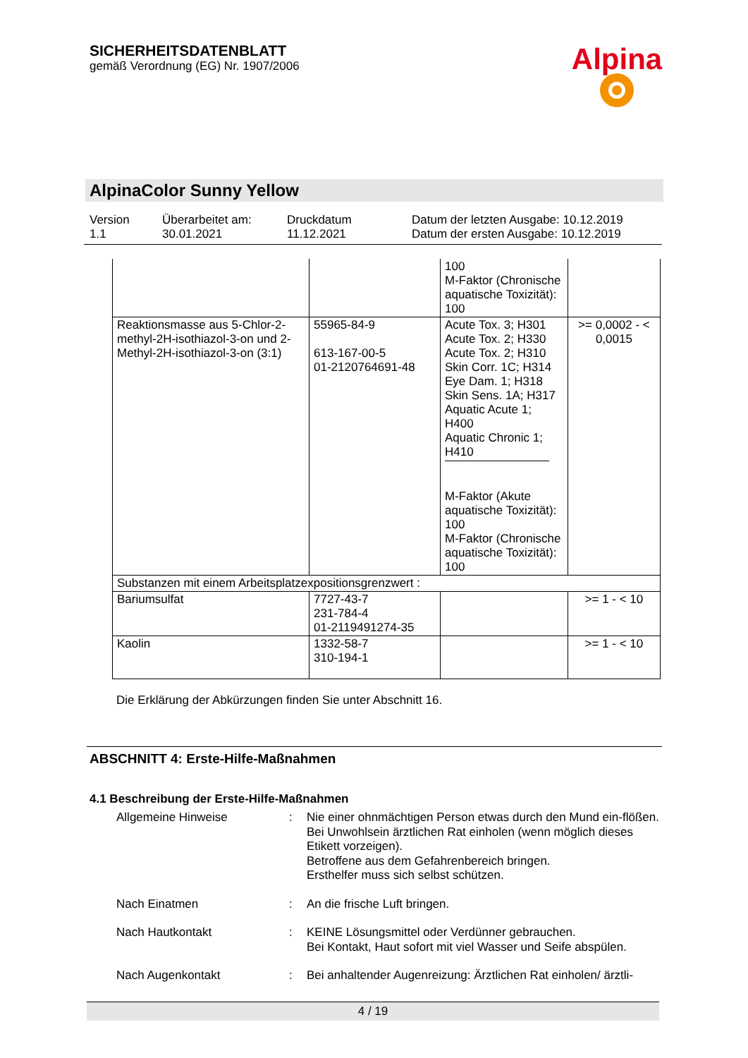SICHERHEITSDATENBLATT
gemäß Verordnung (EG) Nr. 1907/2006
Alpina
AlpinaColor Sunny Yellow
Version
1.1
Überarbeitet am:
30.01.2021
Druckdatum
11.12.2021
Datum der letzten Ausgabe: 10.12.2019
Datum der ersten Ausgabe: 10.12.2019
| | | 100 M-Faktor (Chronische aquatische Toxizität): 100 | |
| Reaktionsmasse aus 5-Chlor-2-methyl-2H-isothiazol-3-on und 2-Methyl-2H-isothiazol-3-on (3:1) | 55965-84-9 613-167-00-5 01-2120764691-48 | Acute Tox. 3; H301 Acute Tox. 2; H330 Acute Tox. 2; H310 Skin Corr. 1C; H314 Eye Dam. 1; H318 Skin Sens. 1A; H317 Aquatic Acute 1; H400 Aquatic Chronic 1; H410 M-Faktor (Akute aquatische Toxizität): 100 M-Faktor (Chronische aquatische Toxizität): 100 | >= 0,0002 - < 0,0015 |
| Substanzen mit einem Arbeitsplatzexpositionsgrenzwert : | | | |
| Bariumsulfat | 7727-43-7 231-784-4 01-2119491274-35 | | >= 1 - < 10 |
| Kaolin | 1332-58-7 310-194-1 | | >= 1 - < 10 |
Die Erklärung der Abkürzungen finden Sie unter Abschnitt 16.
ABSCHNITT 4: Erste-Hilfe-Maßnahmen
4.1 Beschreibung der Erste-Hilfe-Maßnahmen
Allgemeine Hinweise
:
Nie einer ohnmächtigen Person etwas durch den Mund ein-flößen.
Bei Unwohlsein ärztlichen Rat einholen (wenn möglich dieses Etikett vorzeigen).
Betroffene aus dem Gefahrenbereich bringen.
Ersthelfer muss sich selbst schützen.
Nach Einatmen
:
An die frische Luft bringen.
Nach Hautkontakt
:
KEINE Lösungsmittel oder Verdünner gebrauchen.
Bei Kontakt, Haut sofort mit viel Wasser und Seife abspülen.
Nach Augenkontakt
:
Bei anhaltender Augenreizung: Ärztlichen Rat einholen/ ärztli-
4 / 19